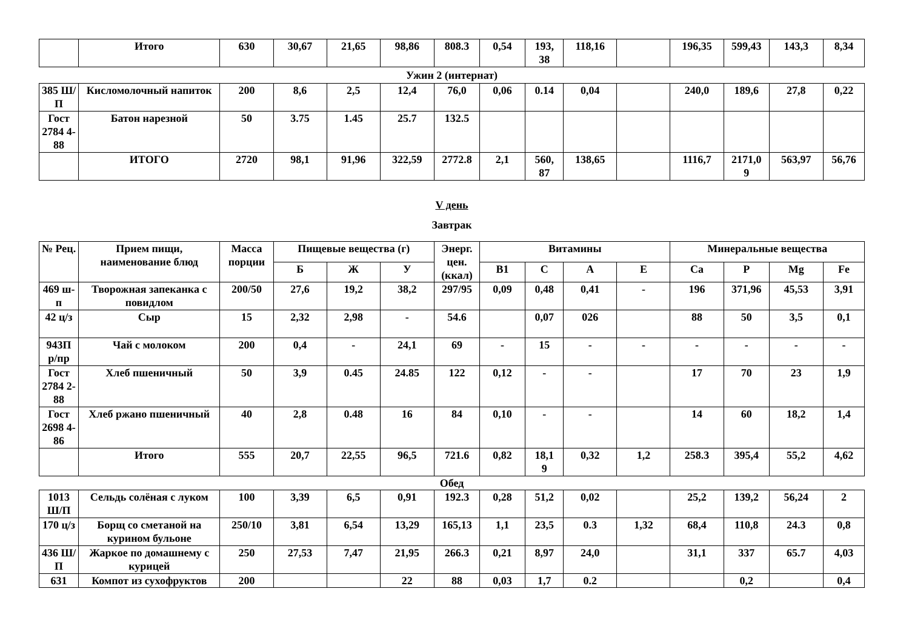| | Итого | 630 | 30,67 | 21,65 | 98,86 | 808.3 | 0,54 | 193, 38 | 118,16 | | 196,35 | 599,43 | 143,3 | 8,34 |
Ужин 2 (интернат)
| 385 Ш/П | Кисломолочный напиток | 200 | 8,6 | 2,5 | 12,4 | 76,0 | 0,06 | 0.14 | 0,04 | | 240,0 | 189,6 | 27,8 | 0,22 |
| Гост 2784 4-88 | Батон нарезной | 50 | 3.75 | 1.45 | 25.7 | 132.5 | | | | | | | | |
| | ИТОГО | 2720 | 98,1 | 91,96 | 322,59 | 2772.8 | 2,1 | 560, 87 | 138,65 | | 1116,7 | 2171,0 9 | 563,97 | 56,76 |
V день
Завтрак
| № Рец. | Прием пищи, наименование блюд | Масса порции | Пищевые вещества (г) | | | Энерг. цен. (ккал) | Витамины | | | | Минеральные вещества | | | |
| --- | --- | --- | --- | --- | --- | --- | --- | --- | --- | --- | --- | --- | --- | --- |
| | | | Б | Ж | У | | В1 | С | А | Е | Са | Р | Mg | Fe |
| 469 ш-п | Творожная запеканка с повидлом | 200/50 | 27,6 | 19,2 | 38,2 | 297/95 | 0,09 | 0,48 | 0,41 | - | 196 | 371,96 | 45,53 | 3,91 |
| 42 ц/з | Сыр | 15 | 2,32 | 2,98 | - | 54.6 | | 0,07 | 026 | | 88 | 50 | 3,5 | 0,1 |
| 943П р/пр | Чай с молоком | 200 | 0,4 | - | 24,1 | 69 | - | 15 | - | - | - | - | - | - |
| Гост 2784 2-88 | Хлеб пшеничный | 50 | 3,9 | 0.45 | 24.85 | 122 | 0,12 | - | - | | 17 | 70 | 23 | 1,9 |
| Гост 2698 4-86 | Хлеб ржано пшеничный | 40 | 2,8 | 0.48 | 16 | 84 | 0,10 | - | - | | 14 | 60 | 18,2 | 1,4 |
| | Итого | 555 | 20,7 | 22,55 | 96,5 | 721.6 | 0,82 | 18,1 9 | 0,32 | 1,2 | 258.3 | 395,4 | 55,2 | 4,62 |
Обед
| 1013 Ш/П | Сельдь солёная с луком | 100 | 3,39 | 6,5 | 0,91 | 192.3 | 0,28 | 51,2 | 0,02 | | 25,2 | 139,2 | 56,24 | 2 |
| 170 ц/з | Борщ со сметаной на курином бульоне | 250/10 | 3,81 | 6,54 | 13,29 | 165,13 | 1,1 | 23,5 | 0.3 | 1,32 | 68,4 | 110,8 | 24.3 | 0,8 |
| 436 Ш/П | Жаркое по домашнему с курицей | 250 | 27,53 | 7,47 | 21,95 | 266.3 | 0,21 | 8,97 | 24,0 | | 31,1 | 337 | 65.7 | 4,03 |
| 631 | Компот из сухофруктов | 200 | | | 22 | 88 | 0,03 | 1,7 | 0.2 | | | 0,2 | | 0,4 |